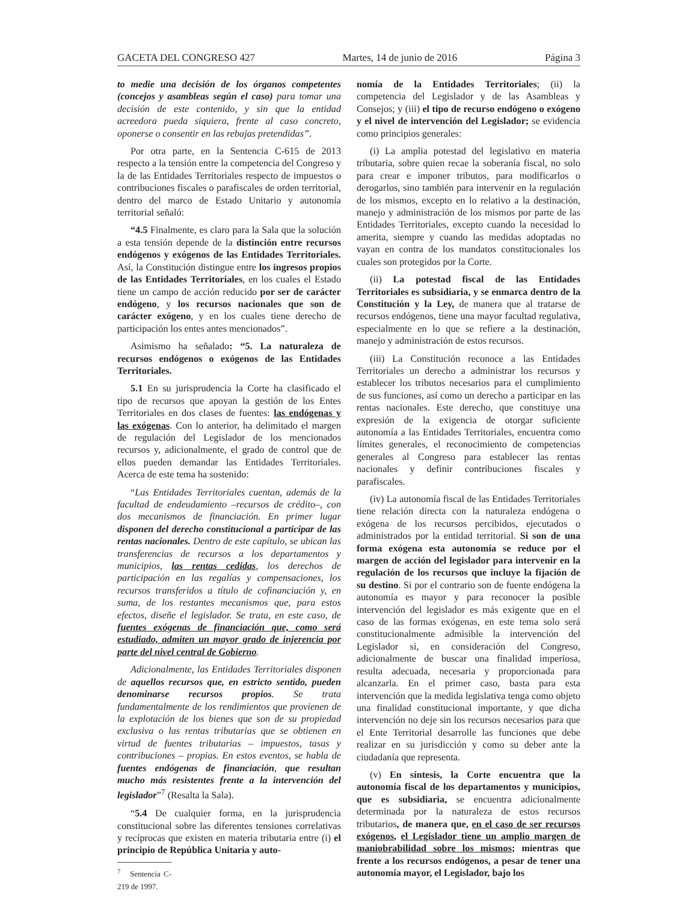GACETA DEL CONGRESO 427 Martes, 14 de junio de 2016 Página 3
to medie una decisión de los órganos competentes (concejos y asambleas según el caso) para tomar una decisión de este contenido, y sin que la entidad acreedora pueda siquiera, frente al caso concreto, oponerse o consentir en las rebajas pretendidas”.
Por otra parte, en la Sentencia C-615 de 2013 respecto a la tensión entre la competencia del Congreso y la de las Entidades Territoriales respecto de impuestos o contribuciones fiscales o parafiscales de orden territorial, dentro del marco de Estado Unitario y autonomía territorial señaló:
“4.5 Finalmente, es claro para la Sala que la solución a esta tensión depende de la distinción entre recursos endógenos y exógenos de las Entidades Territoriales. Así, la Constitución distingue entre los ingresos propios de las Entidades Territoriales, en los cuales el Estado tiene un campo de acción reducido por ser de carácter endógeno, y los recursos nacionales que son de carácter exógeno, y en los cuales tiene derecho de participación los entes antes mencionados”.
Asimismo ha señalado: “5. La naturaleza de recursos endógenos o exógenos de las Entidades Territoriales.
5.1 En su jurisprudencia la Corte ha clasificado el tipo de recursos que apoyan la gestión de los Entes Territoriales en dos clases de fuentes: las endógenas y las exógenas. Con lo anterior, ha delimitado el margen de regulación del Legislador de los mencionados recursos y, adicionalmente, el grado de control que de ellos pueden demandar las Entidades Territoriales. Acerca de este tema ha sostenido:
“Las Entidades Territoriales cuentan, además de la facultad de endeudamiento –recursos de crédito–, con dos mecanismos de financiación. En primer lugar disponen del derecho constitucional a participar de las rentas nacionales. Dentro de este capítulo, se ubican las transferencias de recursos a los departamentos y municipios, las rentas cedidas, los derechos de participación en las regalías y compensaciones, los recursos transferidos a título de cofinanciación y, en suma, de los restantes mecanismos que, para estos efectos, diseñe el legislador. Se trata, en este caso, de fuentes exógenas de financiación que, como será estudiado, admiten un mayor grado de injerencia por parte del nivel central de Gobierno.
Adicionalmente, las Entidades Territoriales disponen de aquellos recursos que, en estricto sentido, pueden denominarse recursos propios. Se trata fundamentalmente de los rendimientos que provienen de la explotación de los bienes que son de su propiedad exclusiva o las rentas tributarias que se obtienen en virtud de fuentes tributarias – impuestos, tasas y contribuciones – propias. En estos eventos, se habla de fuentes endógenas de financiación, que resultan mucho más resistentes frente a la intervención del legislador”<sup>7</sup> (Resalta la Sala).
“5.4 De cualquier forma, en la jurisprudencia constitucional sobre las diferentes tensiones correlativas y recíprocas que existen en materia tributaria entre (i) el principio de República Unitaria y auto-
<sup>7</sup> Sentencia C-219 de 1997.
nomía de la Entidades Territoriales; (ii) la competencia del Legislador y de las Asambleas y Consejos; y (iii) el tipo de recurso endógeno o exógeno y el nivel de intervención del Legislador; se evidencia como principios generales:
(i) La amplia potestad del legislativo en materia tributaria, sobre quien recae la soberanía fiscal, no solo para crear e imponer tributos, para modificarlos o derogarlos, sino también para intervenir en la regulación de los mismos, excepto en lo relativo a la destinación, manejo y administración de los mismos por parte de las Entidades Territoriales, excepto cuando la necesidad lo amerita, siempre y cuando las medidas adoptadas no vayan en contra de los mandatos constitucionales los cuales son protegidos por la Corte.
(ii) La potestad fiscal de las Entidades Territoriales es subsidiaria, y se enmarca dentro de la Constitución y la Ley, de manera que al tratarse de recursos endógenos, tiene una mayor facultad regulativa, especialmente en lo que se refiere a la destinación, manejo y administración de estos recursos.
(iii) La Constitución reconoce a las Entidades Territoriales un derecho a administrar los recursos y establecer los tributos necesarios para el cumplimiento de sus funciones, así como un derecho a participar en las rentas nacionales. Este derecho, que constituye una expresión de la exigencia de otorgar suficiente autonomía a las Entidades Territoriales, encuentra como límites generales, el reconocimiento de competencias generales al Congreso para establecer las rentas nacionales y definir contribuciones fiscales y parafiscales.
(iv) La autonomía fiscal de las Entidades Territoriales tiene relación directa con la naturaleza endógena o exógena de los recursos percibidos, ejecutados o administrados por la entidad territorial. Si son de una forma exógena esta autonomía se reduce por el margen de acción del legislador para intervenir en la regulación de los recursos que incluye la fijación de su destino. Si por el contrario son de fuente endógena la autonomía es mayor y para reconocer la posible intervención del legislador es más exigente que en el caso de las formas exógenas, en este tema solo será constitucionalmente admisible la intervención del Legislador si, en consideración del Congreso, adicionalmente de buscar una finalidad imperiosa, resulta adecuada, necesaria y proporcionada para alcanzarla. En el primer caso, basta para esta intervención que la medida legislativa tenga como objeto una finalidad constitucional importante, y que dicha intervención no deje sin los recursos necesarios para que el Ente Territorial desarrolle las funciones que debe realizar en su jurisdicción y como su deber ante la ciudadanía que representa.
(v) En síntesis, la Corte encuentra que la autonomía fiscal de los departamentos y municipios, que es subsidiaria, se encuentra adicionalmente determinada por la naturaleza de estos recursos tributarios, de manera que, en el caso de ser recursos exógenos, el Legislador tiene un amplio margen de maniobrabilidad sobre los mismos; mientras que frente a los recursos endógenos, a pesar de tener una autonomía mayor, el Legislador, bajo los